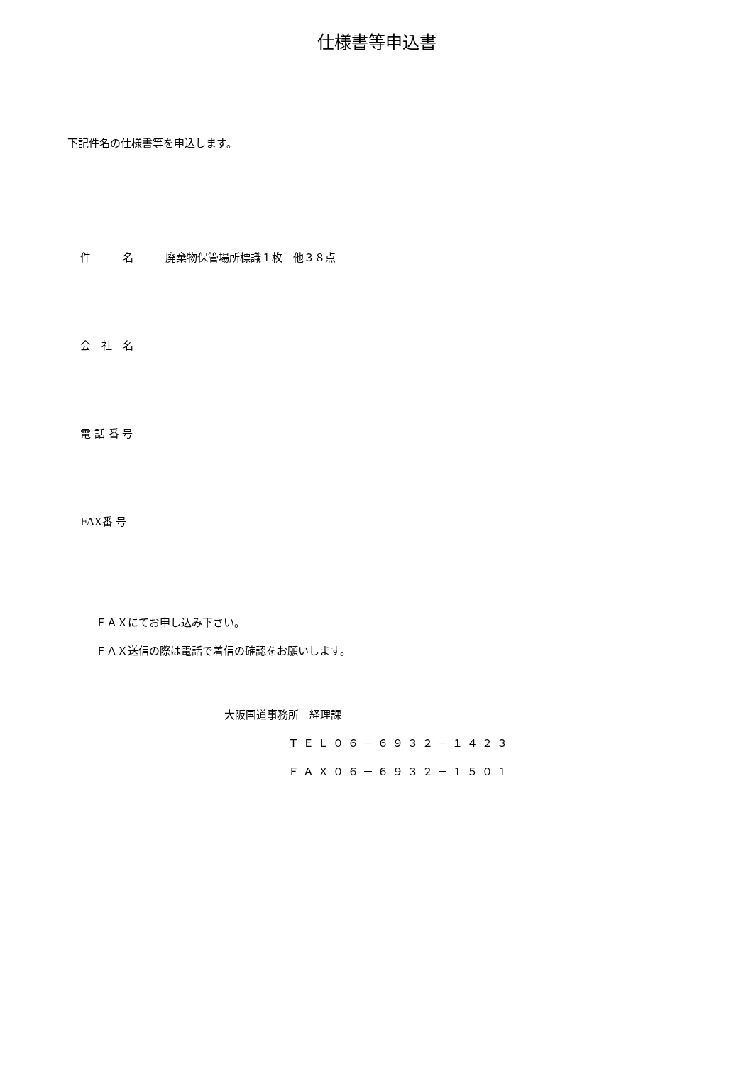仕様書等申込書
下記件名の仕様書等を申込します。
件　　　名　　　廃棄物保管場所標識１枚　他３８点
会　社　名
電 話 番 号
FAX番 号
ＦＡＸにてお申し込み下さい。
ＦＡＸ送信の際は電話で着信の確認をお願いします。
大阪国道事務所　経理課
ＴＥＬ０６－６９３２－１４２３
ＦＡＸ０６－６９３２－１５０１